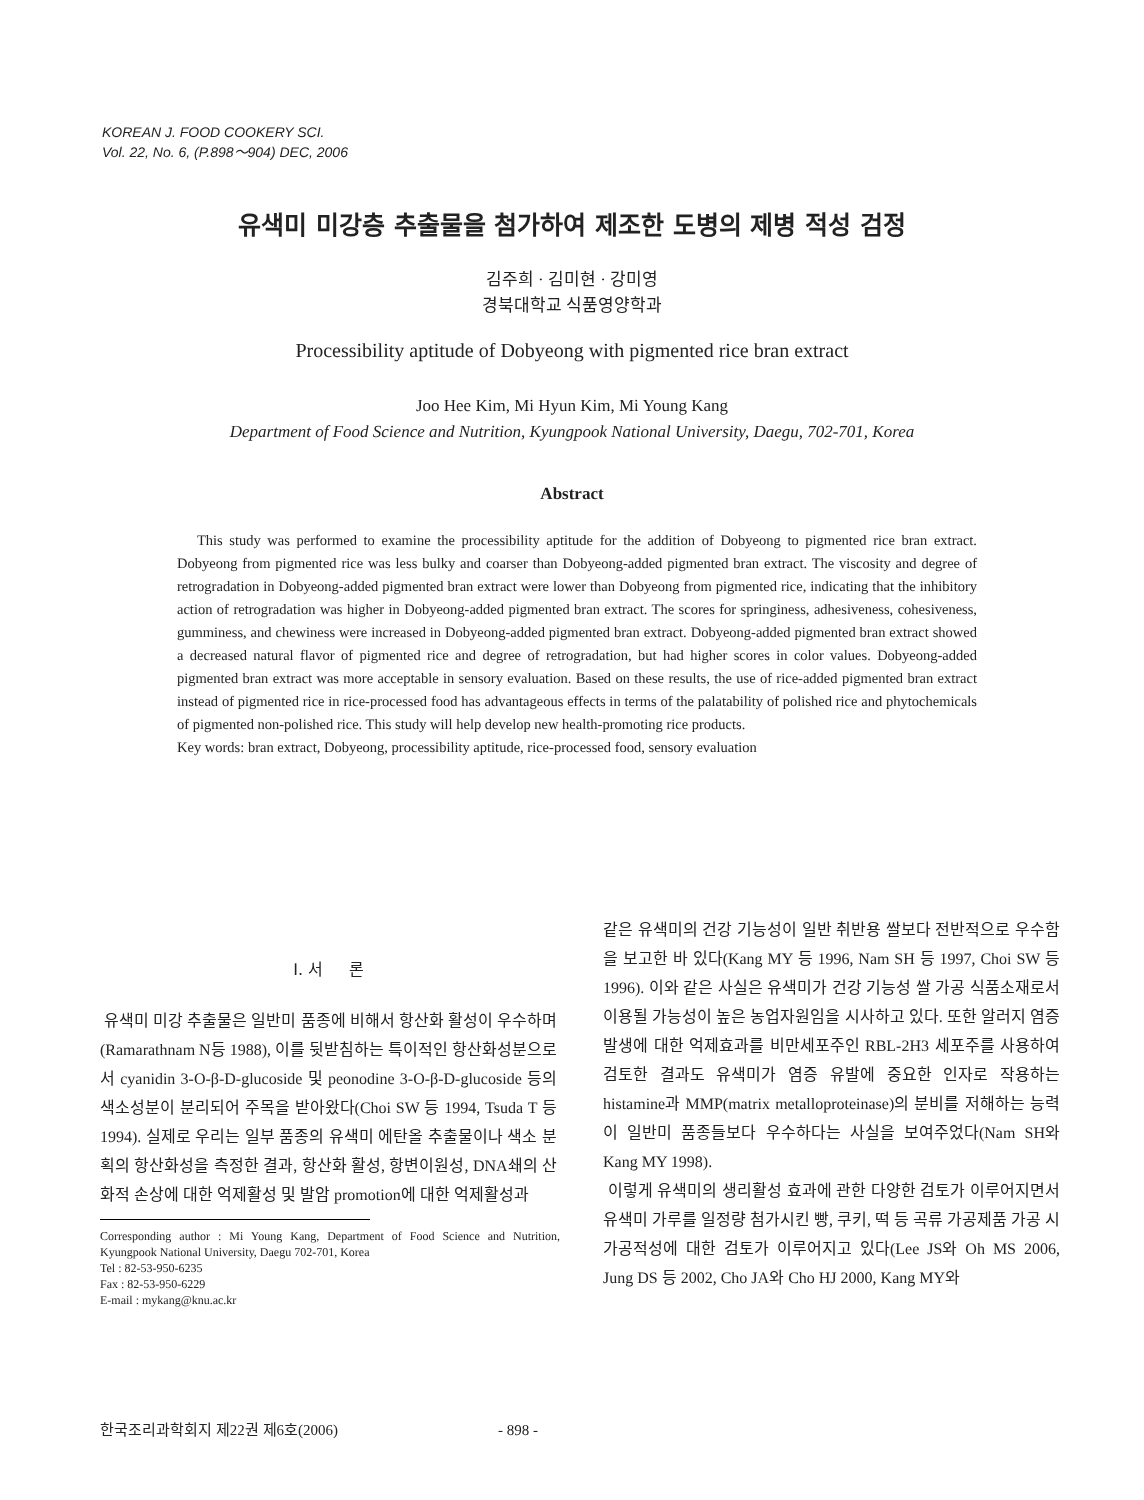KOREAN J. FOOD COOKERY SCI.
Vol. 22, No. 6, (P.898～904) DEC, 2006
유색미 미강층 추출물을 첨가하여 제조한 도병의 제병 적성 검정
김주희 · 김미현 · 강미영
경북대학교 식품영양학과
Processibility aptitude of Dobyeong with pigmented rice bran extract
Joo Hee Kim, Mi Hyun Kim, Mi Young Kang
Department of Food Science and Nutrition, Kyungpook National University, Daegu, 702-701, Korea
Abstract
This study was performed to examine the processibility aptitude for the addition of Dobyeong to pigmented rice bran extract. Dobyeong from pigmented rice was less bulky and coarser than Dobyeong-added pigmented bran extract. The viscosity and degree of retrogradation in Dobyeong-added pigmented bran extract were lower than Dobyeong from pigmented rice, indicating that the inhibitory action of retrogradation was higher in Dobyeong-added pigmented bran extract. The scores for springiness, adhesiveness, cohesiveness, gumminess, and chewiness were increased in Dobyeong-added pigmented bran extract. Dobyeong-added pigmented bran extract showed a decreased natural flavor of pigmented rice and degree of retrogradation, but had higher scores in color values. Dobyeong-added pigmented bran extract was more acceptable in sensory evaluation. Based on these results, the use of rice-added pigmented bran extract instead of pigmented rice in rice-processed food has advantageous effects in terms of the palatability of polished rice and phytochemicals of pigmented non-polished rice. This study will help develop new health-promoting rice products.
Key words: bran extract, Dobyeong, processibility aptitude, rice-processed food, sensory evaluation
Ⅰ. 서 론
유색미 미강 추출물은 일반미 품종에 비해서 항산화 활성이 우수하며(Ramarathnam N등 1988), 이를 뒷받침하는 특이적인 항산화성분으로서 cyanidin 3-O-β-D-glucoside 및 peonodine 3-O-β-D-glucoside 등의 색소성분이 분리되어 주목을 받아왔다(Choi SW 등 1994, Tsuda T 등 1994). 실제로 우리는 일부 품종의 유색미 에탄올 추출물이나 색소 분획의 항산화성을 측정한 결과, 항산화 활성, 항변이원성, DNA쇄의 산화적 손상에 대한 억제활성 및 발암 promotion에 대한 억제활성과
Corresponding author : Mi Young Kang, Department of Food Science and Nutrition, Kyungpook National University, Daegu 702-701, Korea
Tel : 82-53-950-6235
Fax : 82-53-950-6229
E-mail : mykang@knu.ac.kr
같은 유색미의 건강 기능성이 일반 취반용 쌀보다 전반적으로 우수함을 보고한 바 있다(Kang MY 등 1996, Nam SH 등 1997, Choi SW 등 1996). 이와 같은 사실은 유색미가 건강 기능성 쌀 가공 식품소재로서 이용될 가능성이 높은 농업자원임을 시사하고 있다. 또한 알러지 염증 발생에 대한 억제효과를 비만세포주인 RBL-2H3 세포주를 사용하여 검토한 결과도 유색미가 염증 유발에 중요한 인자로 작용하는 histamine과 MMP(matrix metalloproteinase)의 분비를 저해하는 능력이 일반미 품종들보다 우수하다는 사실을 보여주었다(Nam SH와 Kang MY 1998).
이렇게 유색미의 생리활성 효과에 관한 다양한 검토가 이루어지면서 유색미 가루를 일정량 첨가시킨 빵, 쿠키, 떡 등 곡류 가공제품 가공 시 가공적성에 대한 검토가 이루어지고 있다(Lee JS와 Oh MS 2006, Jung DS 등 2002, Cho JA와 Cho HJ 2000, Kang MY와
한국조리과학회지 제22권 제6호(2006) - 898 -